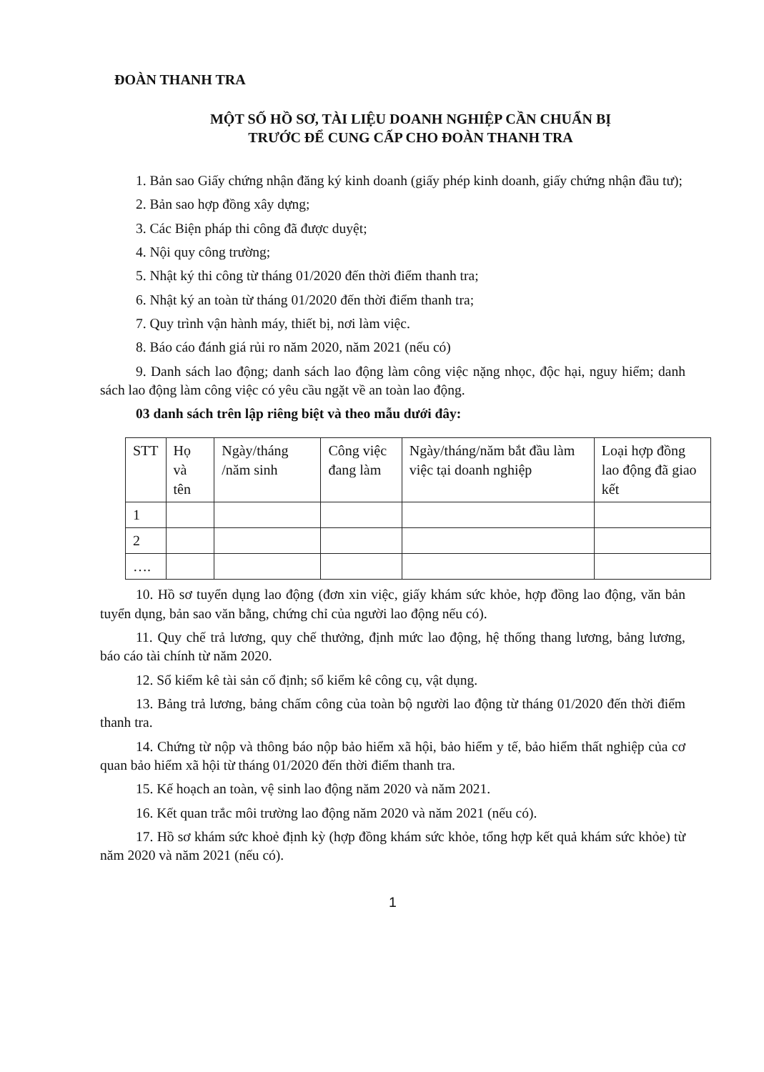ĐOÀN THANH TRA
MỘT SỐ HỒ SƠ, TÀI LIỆU DOANH NGHIỆP CẦN CHUẨN BỊ
TRƯỚC ĐỂ CUNG CẤP CHO ĐOÀN THANH TRA
1. Bản sao Giấy chứng nhận đăng ký kinh doanh (giấy phép kinh doanh, giấy chứng nhận đầu tư);
2. Bản sao hợp đồng xây dựng;
3. Các Biện pháp thi công đã được duyệt;
4. Nội quy công trường;
5. Nhật ký thi công từ tháng 01/2020 đến thời điểm thanh tra;
6. Nhật ký an toàn từ tháng 01/2020 đến thời điểm thanh tra;
7. Quy trình vận hành máy, thiết bị, nơi làm việc.
8. Báo cáo đánh giá rủi ro năm 2020, năm 2021 (nếu có)
9. Danh sách lao động; danh sách lao động làm công việc nặng nhọc, độc hại, nguy hiểm; danh sách lao động làm công việc có yêu cầu ngặt về an toàn lao động.
03 danh sách trên lập riêng biệt và theo mẫu dưới đây:
| STT | Họ và tên | Ngày/tháng /năm sinh | Công việc đang làm | Ngày/tháng/năm bắt đầu làm việc tại doanh nghiệp | Loại hợp đồng lao động đã giao kết |
| 1 | | | | | |
| 2 | | | | | |
| …. | | | | | |
10. Hồ sơ tuyển dụng lao động (đơn xin việc, giấy khám sức khỏe, hợp đồng lao động, văn bản tuyển dụng, bản sao văn bằng, chứng chỉ của người lao động nếu có).
11. Quy chế trả lương, quy chế thưởng, định mức lao động, hệ thống thang lương, bảng lương, báo cáo tài chính từ năm 2020.
12. Sổ kiểm kê tài sản cố định; sổ kiểm kê công cụ, vật dụng.
13. Bảng trả lương, bảng chấm công của toàn bộ người lao động từ tháng 01/2020 đến thời điểm thanh tra.
14. Chứng từ nộp và thông báo nộp bảo hiểm xã hội, bảo hiểm y tế, bảo hiểm thất nghiệp của cơ quan bảo hiểm xã hội từ tháng 01/2020 đến thời điểm thanh tra.
15. Kế hoạch an toàn, vệ sinh lao động năm 2020 và năm 2021.
16. Kết quan trắc môi trường lao động năm 2020 và năm 2021 (nếu có).
17. Hồ sơ khám sức khoẻ định kỳ (hợp đồng khám sức khỏe, tổng hợp kết quả khám sức khỏe) từ năm 2020 và năm 2021 (nếu có).
1